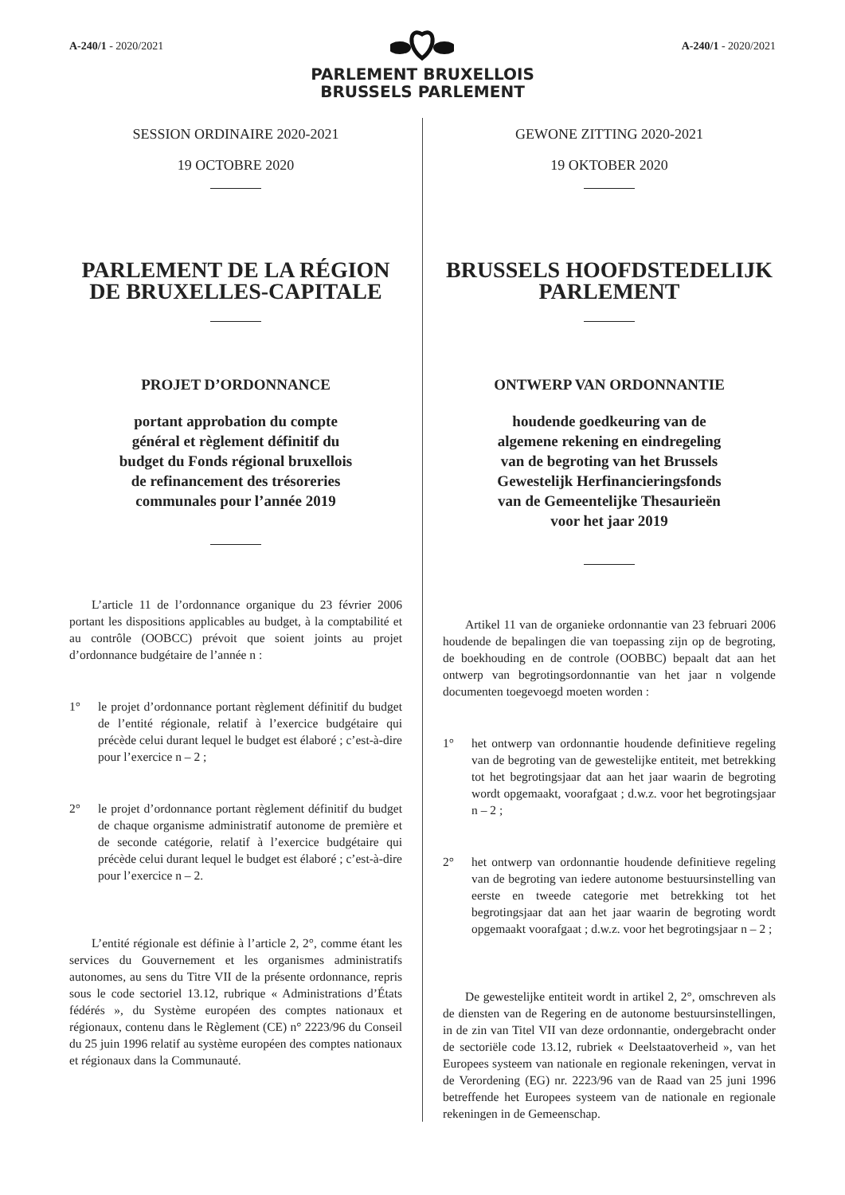A-240/1 - 2020/2021
PARLEMENT BRUXELLOIS
BRUSSELS PARLEMENT
A-240/1 - 2020/2021
SESSION ORDINAIRE 2020-2021
19 OCTOBRE 2020
PARLEMENT DE LA RÉGION DE BRUXELLES-CAPITALE
PROJET D’ORDONNANCE
portant approbation du compte
général et règlement définitif du
budget du Fonds régional bruxellois
de refinancement des trésoreries
communales pour l’année 2019
L’article 11 de l’ordonnance organique du 23 février 2006 portant les dispositions applicables au budget, à la comptabilité et au contrôle (OOBCC) prévoit que soient joints au projet d’ordonnance budgétaire de l’année n :
1° le projet d’ordonnance portant règlement définitif du budget de l’entité régionale, relatif à l’exercice budgétaire qui précède celui durant lequel le budget est élaboré ; c’est-à-dire pour l’exercice n – 2 ;
2° le projet d’ordonnance portant règlement définitif du budget de chaque organisme administratif autonome de première et de seconde catégorie, relatif à l’exercice budgétaire qui précède celui durant lequel le budget est élaboré ; c’est-à-dire pour l’exercice n – 2.
L’entité régionale est définie à l’article 2, 2°, comme étant les services du Gouvernement et les organismes administratifs autonomes, au sens du Titre VII de la présente ordonnance, repris sous le code sectoriel 13.12, rubrique « Administrations d’États fédérés », du Système européen des comptes nationaux et régionaux, contenu dans le Règlement (CE) n° 2223/96 du Conseil du 25 juin 1996 relatif au système européen des comptes nationaux et régionaux dans la Communauté.
GEWONE ZITTING 2020-2021
19 OKTOBER 2020
BRUSSELS HOOFDSTEDELIJK PARLEMENT
ONTWERP VAN ORDONNANTIE
houdende goedkeuring van de
algemene rekening en eindregeling
van de begroting van het Brussels
Gewestelijk Herfinancieringsfonds
van de Gemeentelijke Thesaurieën
voor het jaar 2019
Artikel 11 van de organieke ordonnantie van 23 februari 2006 houdende de bepalingen die van toepassing zijn op de begroting, de boekhouding en de controle (OOBBC) bepaalt dat aan het ontwerp van begrotingsordonnantie van het jaar n volgende documenten toegevoegd moeten worden :
1° het ontwerp van ordonnantie houdende definitieve regeling van de begroting van de gewestelijke entiteit, met betrekking tot het begrotingsjaar dat aan het jaar waarin de begroting wordt opgemaakt, voorafgaat ; d.w.z. voor het begrotingsjaar n – 2 ;
2° het ontwerp van ordonnantie houdende definitieve regeling van de begroting van iedere autonome bestuursinstelling van eerste en tweede categorie met betrekking tot het begrotingsjaar dat aan het jaar waarin de begroting wordt opgemaakt voorafgaat ; d.w.z. voor het begrotingsjaar n – 2 ;
De gewestelijke entiteit wordt in artikel 2, 2°, omschreven als de diensten van de Regering en de autonome bestuursinstellingen, in de zin van Titel VII van deze ordonnantie, ondergebracht onder de sectoriële code 13.12, rubriek « Deelstaatoverheid », van het Europees systeem van nationale en regionale rekeningen, vervat in de Verordening (EG) nr. 2223/96 van de Raad van 25 juni 1996 betreffende het Europees systeem van de nationale en regionale rekeningen in de Gemeenschap.